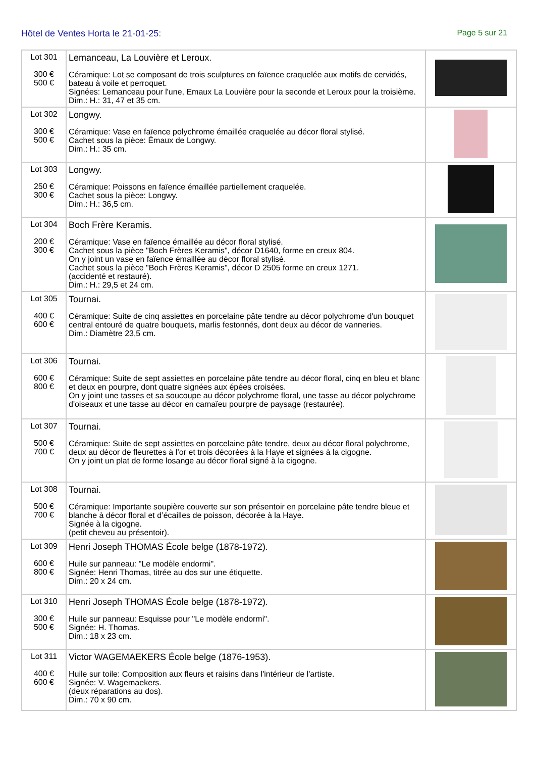Hôtel de Ventes Horta le 21-01-25:
Page 5 sur 21
| Lot 301 300 € 500 € | Lemanceau, La Louvière et Leroux. Céramique: Lot se composant de trois sculptures en faïence craquelée aux motifs de cervidés, bateau à voile et perroquet. Signées: Lemanceau pour l'une, Emaux La Louvière pour la seconde et Leroux pour la troisième. Dim.: H.: 31, 47 et 35 cm. | |
| Lot 302 300 € 500 € | Longwy. Céramique: Vase en faïence polychrome émaillée craquelée au décor floral stylisé. Cachet sous la pièce: Émaux de Longwy. Dim.: H.: 35 cm. | |
| Lot 303 250 € 300 € | Longwy. Céramique: Poissons en faïence émaillée partiellement craquelée. Cachet sous la pièce: Longwy. Dim.: H.: 36,5 cm. | |
| Lot 304 200 € 300 € | Boch Frère Keramis. Céramique: Vase en faïence émaillée au décor floral stylisé. Cachet sous la pièce "Boch Frères Keramis", décor D1640, forme en creux 804. On y joint un vase en faïence émaillée au décor floral stylisé. Cachet sous la pièce "Boch Frères Keramis", décor D 2505 forme en creux 1271. (accidenté et restauré). Dim.: H.: 29,5 et 24 cm. | |
| Lot 305 400 € 600 € | Tournai. Céramique: Suite de cinq assiettes en porcelaine pâte tendre au décor polychrome d'un bouquet central entouré de quatre bouquets, marlis festonnés, dont deux au décor de vanneries. Dim.: Diamètre 23,5 cm. | |
| Lot 306 600 € 800 € | Tournai. Céramique: Suite de sept assiettes en porcelaine pâte tendre au décor floral, cinq en bleu et blanc et deux en pourpre, dont quatre signées aux épées croisées. On y joint une tasses et sa soucoupe au décor polychrome floral, une tasse au décor polychrome d'oiseaux et une tasse au décor en camaïeu pourpre de paysage (restaurée). | |
| Lot 307 500 € 700 € | Tournai. Céramique: Suite de sept assiettes en porcelaine pâte tendre, deux au décor floral polychrome, deux au décor de fleurettes à l’or et trois décorées à la Haye et signées à la cigogne. On y joint un plat de forme losange au décor floral signé à la cigogne. | |
| Lot 308 500 € 700 € | Tournai. Céramique: Importante soupière couverte sur son présentoir en porcelaine pâte tendre bleue et blanche à décor floral et d’écailles de poisson, décorée à la Haye. Signée à la cigogne. (petit cheveu au présentoir). | |
| Lot 309 600 € 800 € | Henri Joseph THOMAS École belge (1878-1972). Huile sur panneau: "Le modèle endormi". Signée: Henri Thomas, titrée au dos sur une étiquette. Dim.: 20 x 24 cm. | |
| Lot 310 300 € 500 € | Henri Joseph THOMAS École belge (1878-1972). Huile sur panneau: Esquisse pour "Le modèle endormi". Signée: H. Thomas. Dim.: 18 x 23 cm. | |
| Lot 311 400 € 600 € | Victor WAGEMAEKERS École belge (1876-1953). Huile sur toile: Composition aux fleurs et raisins dans l'intérieur de l'artiste. Signée: V. Wagemaekers. (deux réparations au dos). Dim.: 70 x 90 cm. | |